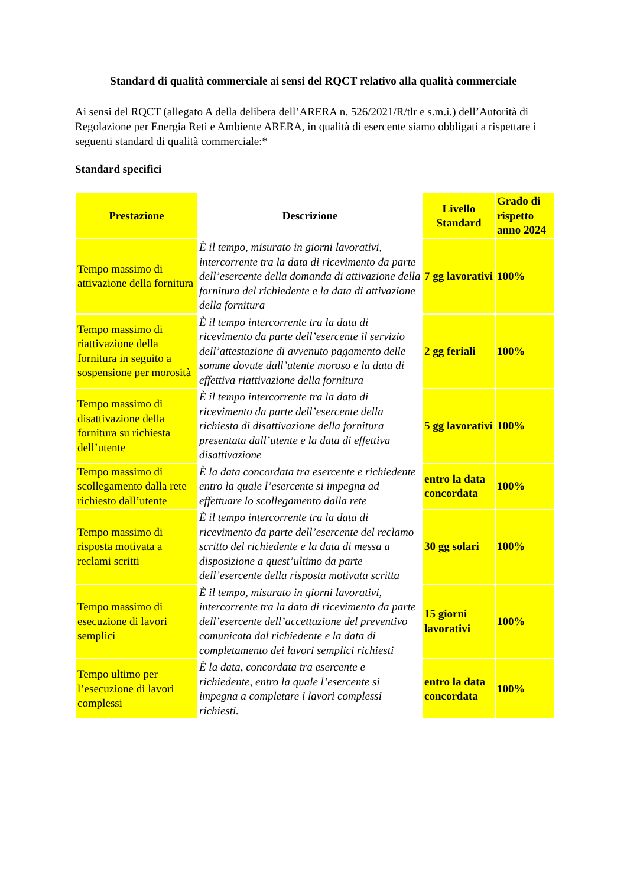Standard di qualità commerciale ai sensi del RQCT relativo alla qualità commerciale
Ai sensi del RQCT (allegato A della delibera dell’ARERA n. 526/2021/R/tlr e s.m.i.) dell’Autorità di Regolazione per Energia Reti e Ambiente ARERA, in qualità di esercente siamo obbligati a rispettare i seguenti standard di qualità commerciale:*
Standard specifici
| Prestazione | Descrizione | Livello Standard | Grado di rispetto anno 2024 |
| --- | --- | --- | --- |
| Tempo massimo di attivazione della fornitura | È il tempo, misurato in giorni lavorativi, intercorrente tra la data di ricevimento da parte dell’esercente della domanda di attivazione della fornitura del richiedente e la data di attivazione della fornitura | 7 gg lavorativi | 100% |
| Tempo massimo di riattivazione della fornitura in seguito a sospensione per morosità | È il tempo intercorrente tra la data di ricevimento da parte dell’esercente il servizio dell’attestazione di avvenuto pagamento delle somme dovute dall’utente moroso e la data di effettiva riattivazione della fornitura | 2 gg feriali | 100% |
| Tempo massimo di disattivazione della fornitura su richiesta dell’utente | È il tempo intercorrente tra la data di ricevimento da parte dell’esercente della richiesta di disattivazione della fornitura presentata dall’utente e la data di effettiva disattivazione | 5 gg lavorativi | 100% |
| Tempo massimo di scollegamento dalla rete richiesto dall’utente | È la data concordata tra esercente e richiedente entro la quale l’esercente si impegna ad effettuare lo scollegamento dalla rete | entro la data concordata | 100% |
| Tempo massimo di risposta motivata a reclami scritti | È il tempo intercorrente tra la data di ricevimento da parte dell’esercente del reclamo scritto del richiedente e la data di messa a disposizione a quest’ultimo da parte dell’esercente della risposta motivata scritta | 30 gg solari | 100% |
| Tempo massimo di esecuzione di lavori semplici | È il tempo, misurato in giorni lavorativi, intercorrente tra la data di ricevimento da parte dell’esercente dell’accettazione del preventivo comunicata dal richiedente e la data di completamento dei lavori semplici richiesti | 15 giorni lavorativi | 100% |
| Tempo ultimo per l’esecuzione di lavori complessi | È la data, concordata tra esercente e richiedente, entro la quale l’esercente si impegna a completare i lavori complessi richiesti. | entro la data concordata | 100% |